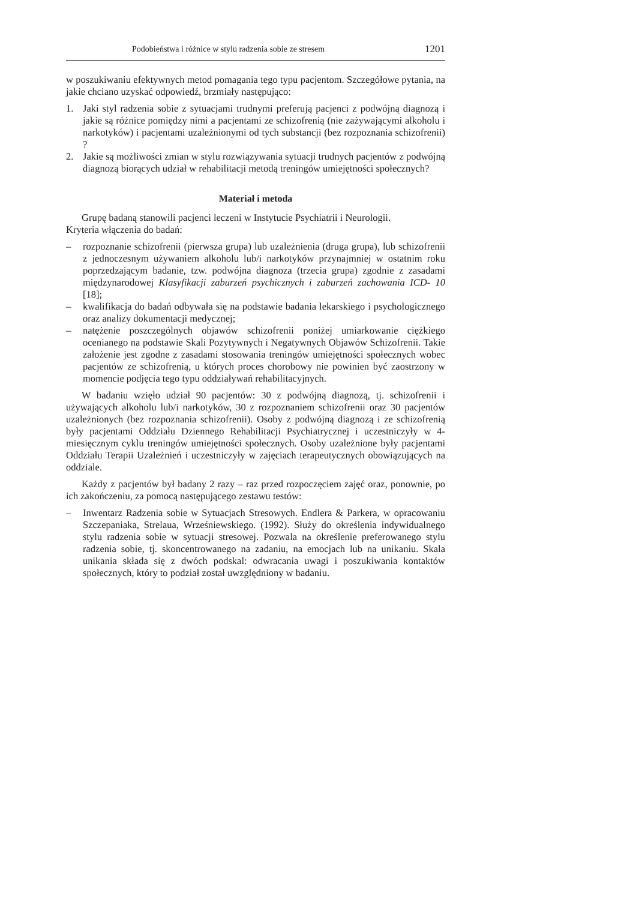Podobieństwa i różnice w stylu radzenia sobie ze stresem 1201
w poszukiwaniu efektywnych metod pomagania tego typu pacjentom. Szczegółowe pytania, na jakie chciano uzyskać odpowiedź, brzmiały następująco:
1. Jaki styl radzenia sobie z sytuacjami trudnymi preferują pacjenci z podwójną diagnozą i jakie są różnice pomiędzy nimi a pacjentami ze schizofrenią (nie zażywającymi alkoholu i narkotyków) i pacjentami uzależnionymi od tych substancji (bez rozpoznania schizofrenii) ?
2. Jakie są możliwości zmian w stylu rozwiązywania sytuacji trudnych pacjentów z podwójną diagnozą biorących udział w rehabilitacji metodą treningów umiejętności społecznych?
Materiał i metoda
Grupę badaną stanowili pacjenci leczeni w Instytucie Psychiatrii i Neurologii.
Kryteria włączenia do badań:
– rozpoznanie schizofrenii (pierwsza grupa) lub uzależnienia (druga grupa), lub schizofrenii z jednoczesnym używaniem alkoholu lub/i narkotyków przynajmniej w ostatnim roku poprzedzającym badanie, tzw. podwójna diagnoza (trzecia grupa) zgodnie z zasadami międzynarodowej Klasyfikacji zaburzeń psychicznych i zaburzeń zachowania ICD- 10 [18];
– kwalifikacja do badań odbywała się na podstawie badania lekarskiego i psychologicznego oraz analizy dokumentacji medycznej;
– natężenie poszczególnych objawów schizofrenii poniżej umiarkowanie ciężkiego ocenianego na podstawie Skali Pozytywnych i Negatywnych Objawów Schizofrenii. Takie założenie jest zgodne z zasadami stosowania treningów umiejętności społecznych wobec pacjentów ze schizofrenią, u których proces chorobowy nie powinien być zaostrzony w momencie podjęcia tego typu oddziaływań rehabilitacyjnych.
W badaniu wzięło udział 90 pacjentów: 30 z podwójną diagnozą, tj. schizofrenii i używających alkoholu lub/i narkotyków, 30 z rozpoznaniem schizofrenii oraz 30 pacjentów uzależnionych (bez rozpoznania schizofrenii). Osoby z podwójną diagnozą i ze schizofrenią były pacjentami Oddziału Dziennego Rehabilitacji Psychiatrycznej i uczestniczyły w 4-miesięcznym cyklu treningów umiejętności społecznych. Osoby uzależnione były pacjentami Oddziału Terapii Uzależnień i uczestniczyły w zajęciach terapeutycznych obowiązujących na oddziale.
Każdy z pacjentów był badany 2 razy – raz przed rozpoczęciem zajęć oraz, ponownie, po ich zakończeniu, za pomocą następującego zestawu testów:
– Inwentarz Radzenia sobie w Sytuacjach Stresowych. Endlera & Parkera, w opracowaniu Szczepaniaka, Strelaua, Wrześniewskiego. (1992). Służy do określenia indywidualnego stylu radzenia sobie w sytuacji stresowej. Pozwala na określenie preferowanego stylu radzenia sobie, tj. skoncentrowanego na zadaniu, na emocjach lub na unikaniu. Skala unikania składa się z dwóch podskal: odwracania uwagi i poszukiwania kontaktów społecznych, który to podział został uwzględniony w badaniu.